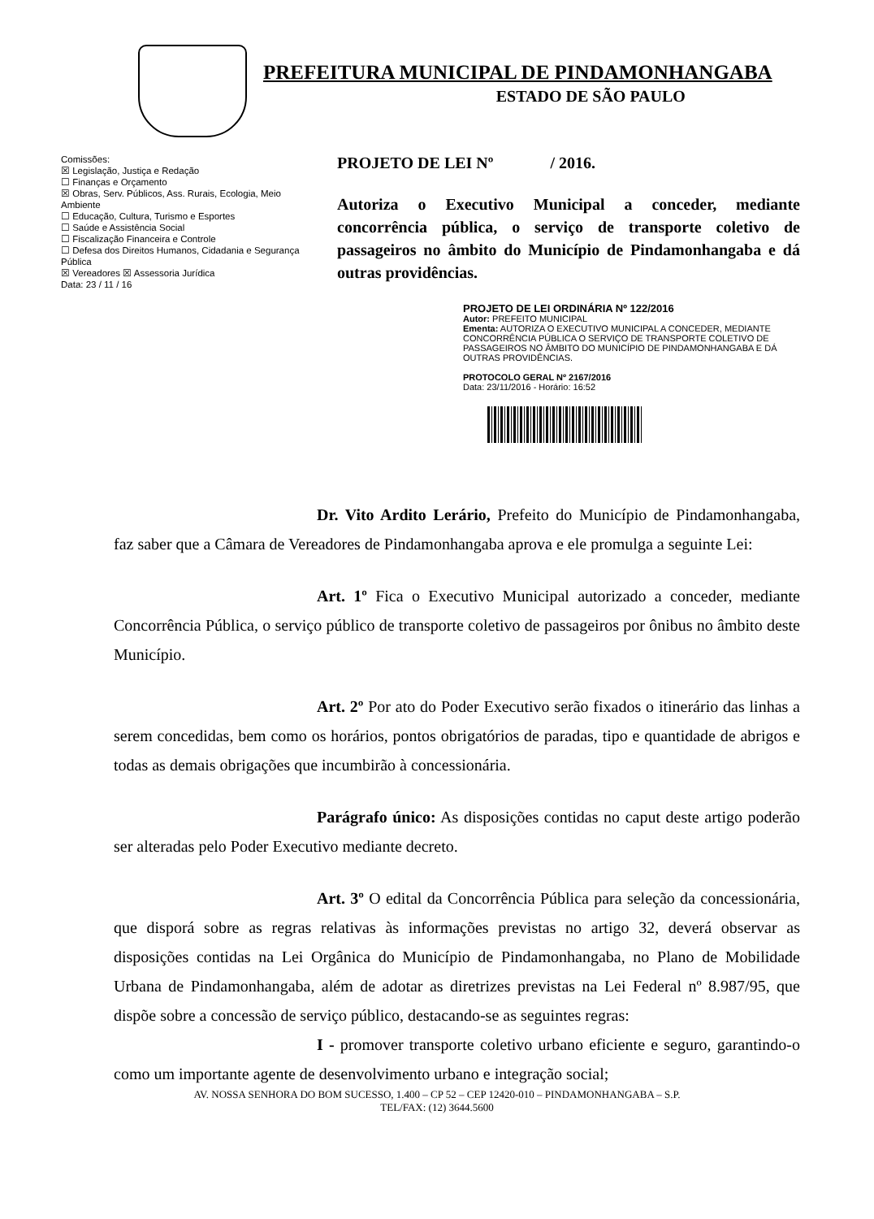PREFEITURA MUNICIPAL DE PINDAMONHANGABA
ESTADO DE SÃO PAULO
Comissões:
☒ Legislação, Justiça e Redação
☐ Finanças e Orçamento
☒ Obras, Serv. Públicos, Ass. Rurais, Ecologia, Meio Ambiente
☐ Educação, Cultura, Turismo e Esportes
☐ Saúde e Assistência Social
☐ Fiscalização Financeira e Controle
☐ Defesa dos Direitos Humanos, Cidadania e Segurança Pública
☒ Vereadores ☒ Assessoria Jurídica
Data: 23 / 11 / 16
PROJETO DE LEI Nº / 2016.
Autoriza o Executivo Municipal a conceder, mediante concorrência pública, o serviço de transporte coletivo de passageiros no âmbito do Município de Pindamonhangaba e dá outras providências.
PROJETO DE LEI ORDINÁRIA Nº 122/2016
Autor: PREFEITO MUNICIPAL
Ementa: AUTORIZA O EXECUTIVO MUNICIPAL A CONCEDER, MEDIANTE CONCORRÊNCIA PÚBLICA O SERVIÇO DE TRANSPORTE COLETIVO DE PASSAGEIROS NO ÂMBITO DO MUNICÍPIO DE PINDAMONHANGABA E DÁ OUTRAS PROVIDÊNCIAS.
PROTOCOLO GERAL Nº 2167/2016
Data: 23/11/2016 - Horário: 16:52
Dr. Vito Ardito Lerário, Prefeito do Município de Pindamonhangaba, faz saber que a Câmara de Vereadores de Pindamonhangaba aprova e ele promulga a seguinte Lei:
Art. 1º Fica o Executivo Municipal autorizado a conceder, mediante Concorrência Pública, o serviço público de transporte coletivo de passageiros por ônibus no âmbito deste Município.
Art. 2º Por ato do Poder Executivo serão fixados o itinerário das linhas a serem concedidas, bem como os horários, pontos obrigatórios de paradas, tipo e quantidade de abrigos e todas as demais obrigações que incumbirão à concessionária.
Parágrafo único: As disposições contidas no caput deste artigo poderão ser alteradas pelo Poder Executivo mediante decreto.
Art. 3º O edital da Concorrência Pública para seleção da concessionária, que disporá sobre as regras relativas às informações previstas no artigo 32, deverá observar as disposições contidas na Lei Orgânica do Município de Pindamonhangaba, no Plano de Mobilidade Urbana de Pindamonhangaba, além de adotar as diretrizes previstas na Lei Federal nº 8.987/95, que dispõe sobre a concessão de serviço público, destacando-se as seguintes regras:
I - promover transporte coletivo urbano eficiente e seguro, garantindo-o como um importante agente de desenvolvimento urbano e integração social;
AV. NOSSA SENHORA DO BOM SUCESSO, 1.400 – CP 52 – CEP 12420-010 – PINDAMONHANGABA – S.P.
TEL/FAX: (12) 3644.5600